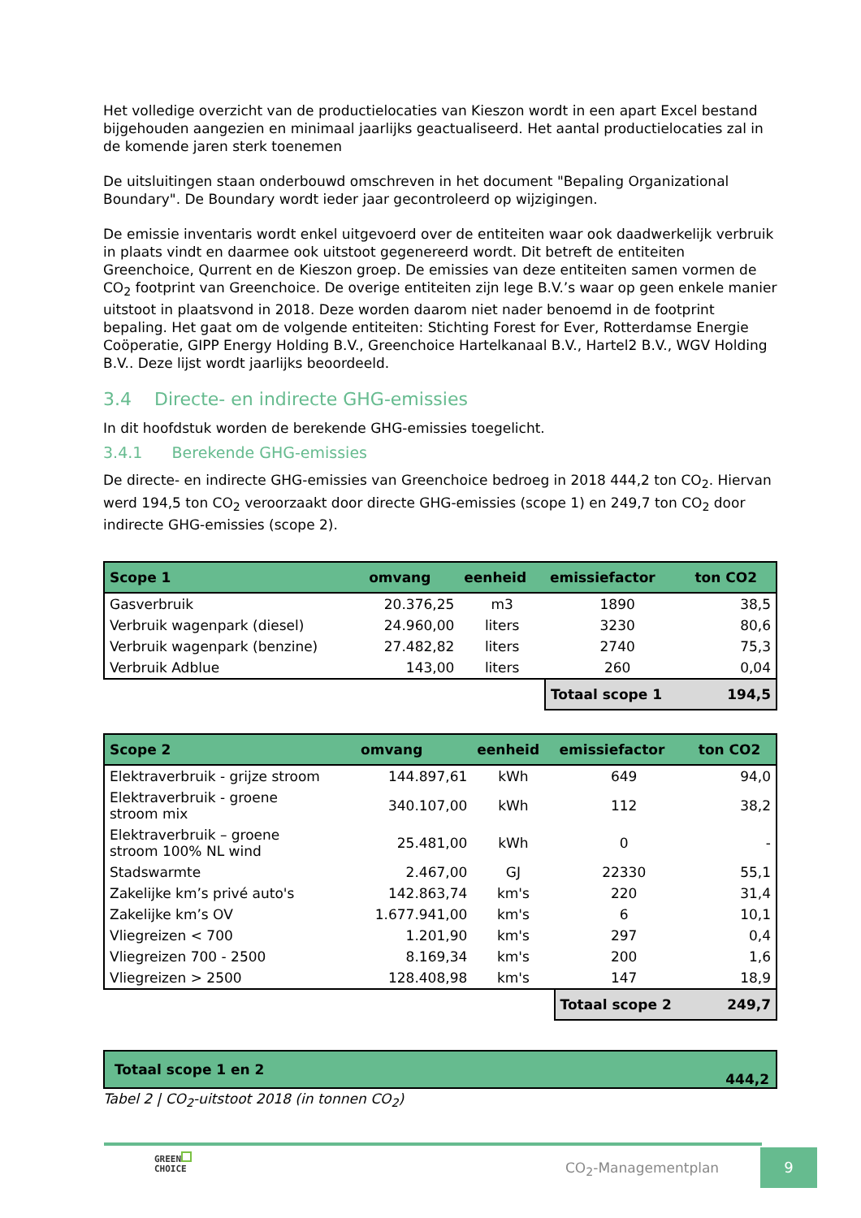Het volledige overzicht van de productielocaties van Kieszon wordt in een apart Excel bestand bijgehouden aangezien en minimaal jaarlijks geactualiseerd. Het aantal productielocaties zal in de komende jaren sterk toenemen
De uitsluitingen staan onderbouwd omschreven in het document "Bepaling Organizational Boundary". De Boundary wordt ieder jaar gecontroleerd op wijzigingen.
De emissie inventaris wordt enkel uitgevoerd over de entiteiten waar ook daadwerkelijk verbruik in plaats vindt en daarmee ook uitstoot gegenereerd wordt. Dit betreft de entiteiten Greenchoice, Qurrent en de Kieszon groep. De emissies van deze entiteiten samen vormen de CO<sub>2</sub> footprint van Greenchoice. De overige entiteiten zijn lege B.V.’s waar op geen enkele manier uitstoot in plaatsvond in 2018. Deze worden daarom niet nader benoemd in de footprint bepaling. Het gaat om de volgende entiteiten: Stichting Forest for Ever, Rotterdamse Energie Coöperatie, GIPP Energy Holding B.V., Greenchoice Hartelkanaal B.V., Hartel2 B.V., WGV Holding B.V.. Deze lijst wordt jaarlijks beoordeeld.
3.4 Directe- en indirecte GHG-emissies
In dit hoofdstuk worden de berekende GHG-emissies toegelicht.
3.4.1 Berekende GHG-emissies
De directe- en indirecte GHG-emissies van Greenchoice bedroeg in 2018 444,2 ton CO<sub>2</sub>. Hiervan werd 194,5 ton CO<sub>2</sub> veroorzaakt door directe GHG-emissies (scope 1) en 249,7 ton CO<sub>2</sub> door indirecte GHG-emissies (scope 2).
| Scope 1 | omvang | eenheid | emissiefactor | ton CO2 |
| --- | --- | --- | --- | --- |
| Gasverbruik | 20.376,25 | m3 | 1890 | 38,5 |
| Verbruik wagenpark (diesel) | 24.960,00 | liters | 3230 | 80,6 |
| Verbruik wagenpark (benzine) | 27.482,82 | liters | 2740 | 75,3 |
| Verbruik Adblue | 143,00 | liters | 260 | 0,04 |
| | | | Totaal scope 1 | 194,5 |
| Scope 2 | omvang | eenheid | emissiefactor | ton CO2 |
| --- | --- | --- | --- | --- |
| Elektraverbruik - grijze stroom | 144.897,61 | kWh | 649 | 94,0 |
| Elektraverbruik - groene stroom mix | 340.107,00 | kWh | 112 | 38,2 |
| Elektraverbruik – groene stroom 100% NL wind | 25.481,00 | kWh | 0 | - |
| Stadswarmte | 2.467,00 | GJ | 22330 | 55,1 |
| Zakelijke km’s privé auto's | 142.863,74 | km's | 220 | 31,4 |
| Zakelijke km’s OV | 1.677.941,00 | km's | 6 | 10,1 |
| Vliegreizen < 700 | 1.201,90 | km's | 297 | 0,4 |
| Vliegreizen 700 - 2500 | 8.169,34 | km's | 200 | 1,6 |
| Vliegreizen > 2500 | 128.408,98 | km's | 147 | 18,9 |
| | | | Totaal scope 2 | 249,7 |
| Totaal scope 1 en 2 | 444,2 |
Tabel 2 | CO<sub>2</sub>-uitstoot 2018 (in tonnen CO<sub>2</sub>)
GREEN
CHOICE
CO<sub>2</sub>-Managementplan
9